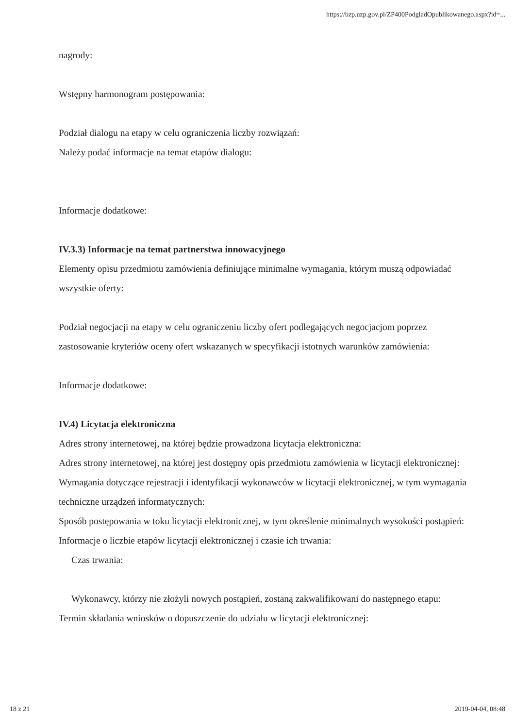https://bzp.uzp.gov.pl/ZP400PodgladOpublikowanego.aspx?id=...
nagrody:
Wstępny harmonogram postępowania:
Podział dialogu na etapy w celu ograniczenia liczby rozwiązań:
Należy podać informacje na temat etapów dialogu:
Informacje dodatkowe:
IV.3.3) Informacje na temat partnerstwa innowacyjnego
Elementy opisu przedmiotu zamówienia definiujące minimalne wymagania, którym muszą odpowiadać wszystkie oferty:
Podział negocjacji na etapy w celu ograniczeniu liczby ofert podlegających negocjacjom poprzez zastosowanie kryteriów oceny ofert wskazanych w specyfikacji istotnych warunków zamówienia:
Informacje dodatkowe:
IV.4) Licytacja elektroniczna
Adres strony internetowej, na której będzie prowadzona licytacja elektroniczna:
Adres strony internetowej, na której jest dostępny opis przedmiotu zamówienia w licytacji elektronicznej:
Wymagania dotyczące rejestracji i identyfikacji wykonawców w licytacji elektronicznej, w tym wymagania techniczne urządzeń informatycznych:
Sposób postępowania w toku licytacji elektronicznej, w tym określenie minimalnych wysokości postąpień:
Informacje o liczbie etapów licytacji elektronicznej i czasie ich trwania:
Czas trwania:
Wykonawcy, którzy nie złożyli nowych postąpień, zostaną zakwalifikowani do następnego etapu:
Termin składania wniosków o dopuszczenie do udziału w licytacji elektronicznej:
18 z 21 2019-04-04, 08:48